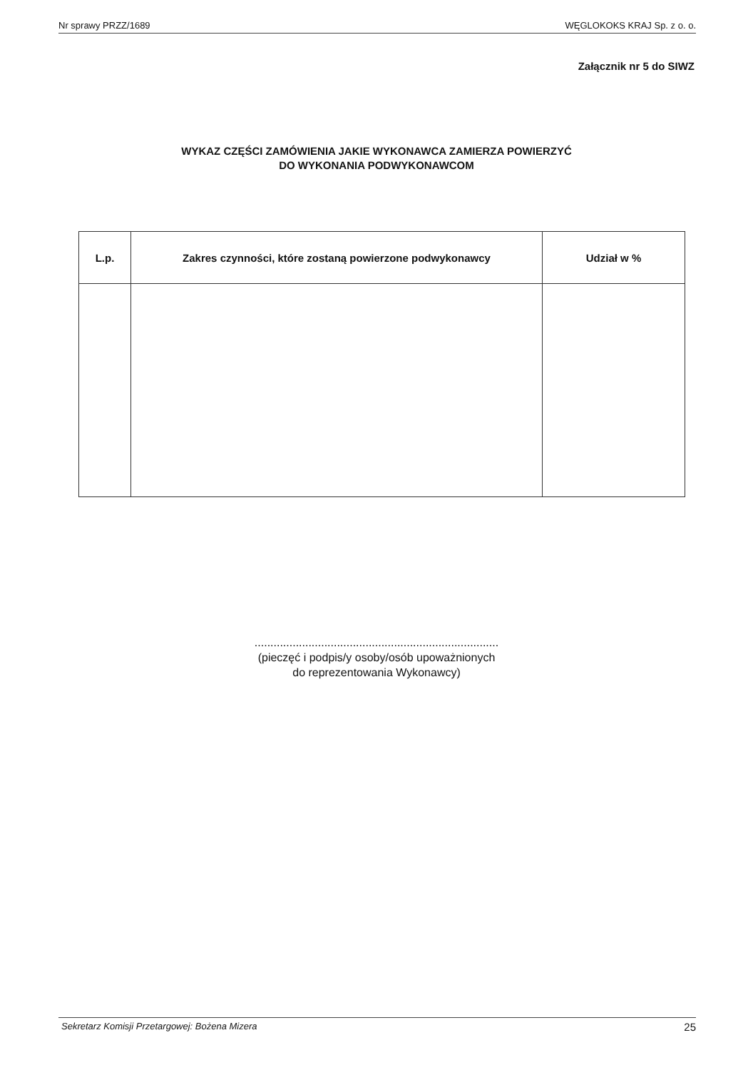Nr sprawy PRZZ/1689 WĘGLOKOKS KRAJ Sp. z o. o.
Załącznik nr 5 do SIWZ
WYKAZ CZĘŚCI ZAMÓWIENIA JAKIE WYKONAWCA ZAMIERZA POWIERZYĆ
DO WYKONANIA PODWYKONAWCOM
| L.p. | Zakres czynności, które zostaną powierzone podwykonawcy | Udział w % |
| --- | --- | --- |
.............................................................................
(pieczęć i podpis/y osoby/osób upoważnionych
do reprezentowania Wykonawcy)
Sekretarz Komisji Przetargowej: Bożena Mizera 25